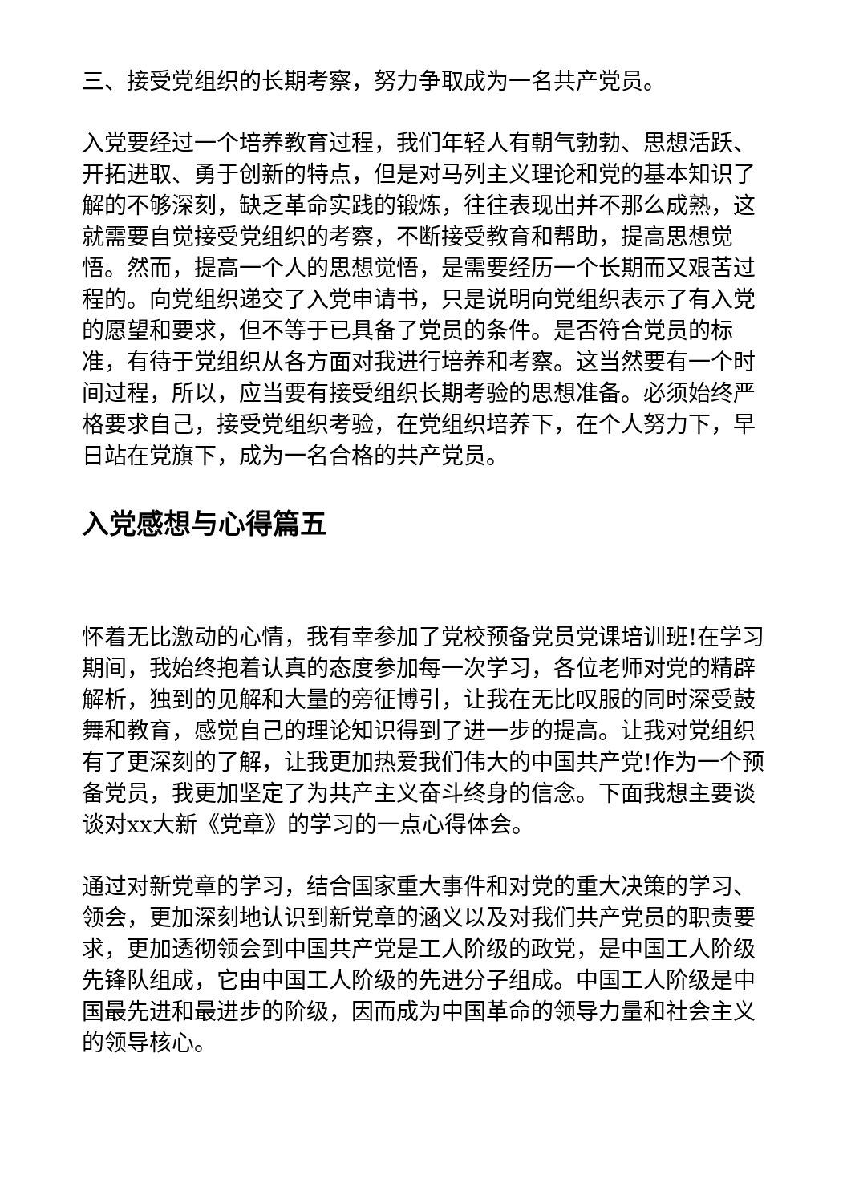三、接受党组织的长期考察，努力争取成为一名共产党员。
入党要经过一个培养教育过程，我们年轻人有朝气勃勃、思想活跃、开拓进取、勇于创新的特点，但是对马列主义理论和党的基本知识了解的不够深刻，缺乏革命实践的锻炼，往往表现出并不那么成熟，这就需要自觉接受党组织的考察，不断接受教育和帮助，提高思想觉悟。然而，提高一个人的思想觉悟，是需要经历一个长期而又艰苦过程的。向党组织递交了入党申请书，只是说明向党组织表示了有入党的愿望和要求，但不等于已具备了党员的条件。是否符合党员的标准，有待于党组织从各方面对我进行培养和考察。这当然要有一个时间过程，所以，应当要有接受组织长期考验的思想准备。必须始终严格要求自己，接受党组织考验，在党组织培养下，在个人努力下，早日站在党旗下，成为一名合格的共产党员。
入党感想与心得篇五
怀着无比激动的心情，我有幸参加了党校预备党员党课培训班!在学习期间，我始终抱着认真的态度参加每一次学习，各位老师对党的精辟解析，独到的见解和大量的旁征博引，让我在无比叹服的同时深受鼓舞和教育，感觉自己的理论知识得到了进一步的提高。让我对党组织有了更深刻的了解，让我更加热爱我们伟大的中国共产党!作为一个预备党员，我更加坚定了为共产主义奋斗终身的信念。下面我想主要谈谈对xx大新《党章》的学习的一点心得体会。
通过对新党章的学习，结合国家重大事件和对党的重大决策的学习、领会，更加深刻地认识到新党章的涵义以及对我们共产党员的职责要求，更加透彻领会到中国共产党是工人阶级的政党，是中国工人阶级先锋队组成，它由中国工人阶级的先进分子组成。中国工人阶级是中国最先进和最进步的阶级，因而成为中国革命的领导力量和社会主义的领导核心。